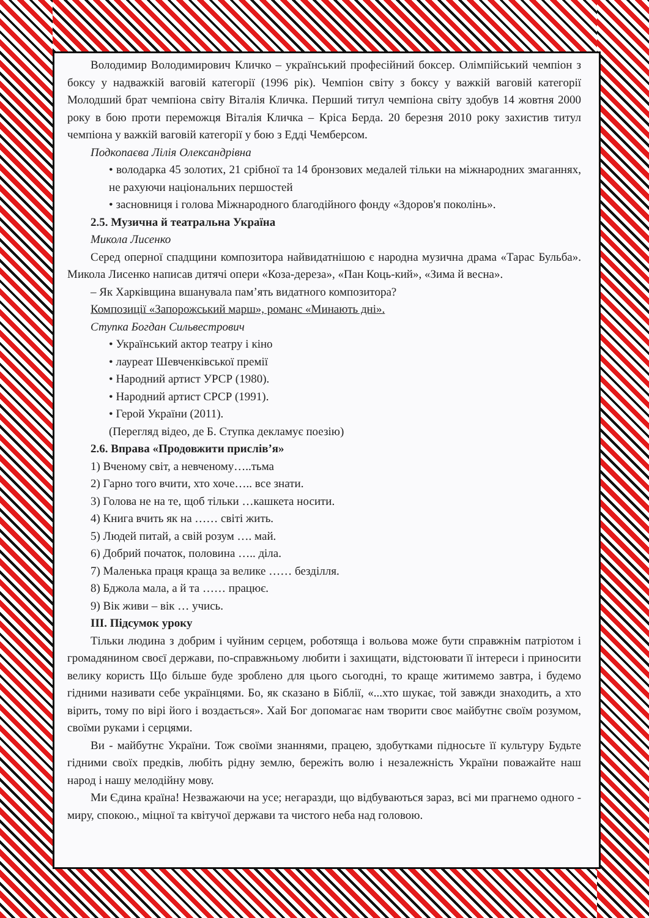Володимир Володимирович Кличко – український професійний боксер. Олімпійський чемпіон з боксу у надважкій ваговій категорії (1996 рік). Чемпіон світу з боксу у важкій ваговій категорії Молодший брат чемпіона світу Віталія Кличка. Перший титул чемпіона світу здобув 14 жовтня 2000 року в бою проти переможця Віталія Кличка – Кріса Берда. 20 березня 2010 року захистив титул чемпіона у важкій ваговій категорії у бою з Едді Чемберсом.
Подкопаєва Лілія Олександрівна
• володарка 45 золотих, 21 срібної та 14 бронзових медалей тільки на міжнародних змаганнях, не рахуючи національних першостей
• засновниця і голова Міжнародного благодійного фонду «Здоров'я поколінь».
2.5. Музична й театральна Україна
Микола Лисенко
Серед оперної спадщини композитора найвидатнішою є народна музична драма «Тарас Бульба». Микола Лисенко написав дитячі опери «Коза-дереза», «Пан Коць-кий», «Зима й весна».
– Як Харківщина вшанувала пам’ять видатного композитора?
Композиції «Запорожський марш», романс «Минають дні».
Ступка Богдан Сильвестрович
• Український актор театру і кіно
• лауреат Шевченківської премії
• Народний артист УРСР (1980).
• Народний артист СРСР (1991).
• Герой України (2011).
(Перегляд відео, де Б. Ступка декламує поезію)
2.6. Вправа «Продовжити прислів’я»
1) Вченому світ, а невченому…..тьма
2) Гарно того вчити, хто хоче….. все знати.
3) Голова не на те, щоб тільки …кашкета носити.
4) Книга вчить як на …… світі жить.
5) Людей питай, а свій розум …. май.
6) Добрий початок, половина ….. діла.
7) Маленька праця краща за велике …… безділля.
8) Бджола мала, а й та …… працює.
9) Вік живи – вік … учись.
ІІІ. Підсумок уроку
Тільки людина з добрим і чуйним серцем, роботяща і вольова може бути справжнім патріотом і громадянином своєї держави, по-справжньому любити і захищати, відстоювати її інтереси і приносити велику користь Що більше буде зроблено для цього сьогодні, то краще житимемо завтра, і будемо гідними називати себе українцями. Бо, як сказано в Біблії, «...хто шукає, той завжди знаходить, а хто вірить, тому по вірі його і воздається». Хай Бог допомагає нам творити своє майбутнє своїм розумом, своїми руками і серцями.
Ви - майбутнє України. Тож своїми знаннями, працею, здобутками підносьте її культуру Будьте гідними своїх предків, любіть рідну землю, бережіть волю і незалежність України поважайте наш народ і нашу мелодійну мову.
Ми Єдина країна! Незважаючи на усе; негаразди, що відбуваються зараз, всі ми прагнемо одного - миру, спокою., міцної та квітучої держави та чистого неба над головою.